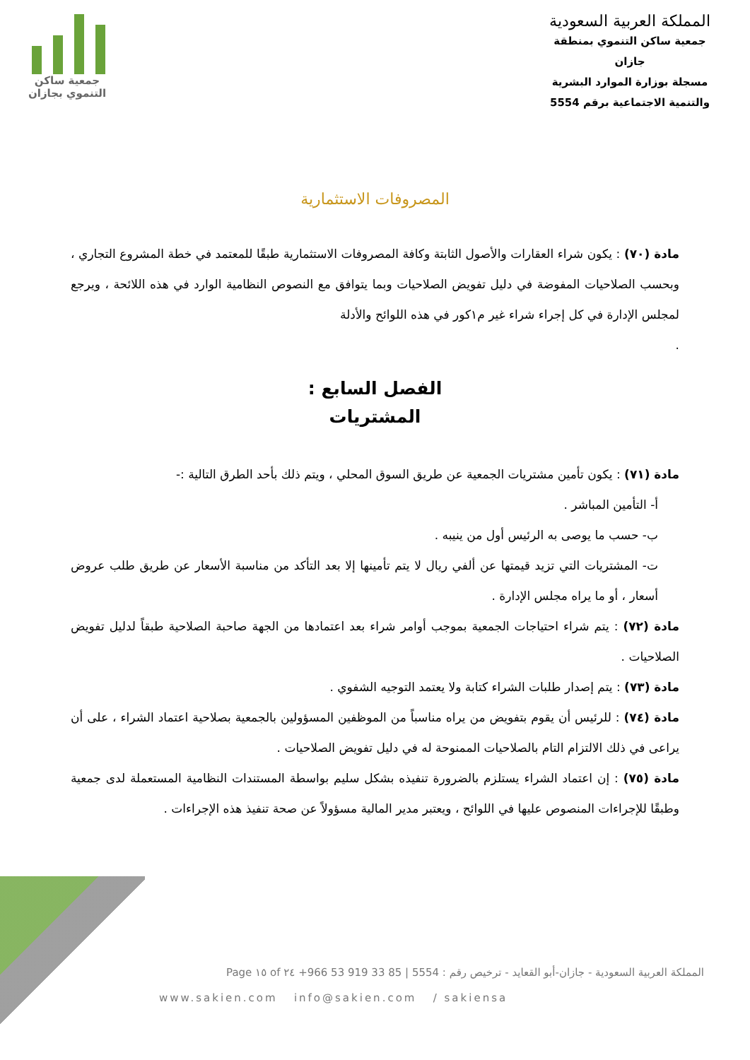المملكة العربية السعودية
جمعية ساكن التنموي بمنطقة جازان
مسجلة بوزارة الموارد البشرية
والتنمية الاجتماعية برقم 5554
جمعية ساكن
التنموي بجازان
المصروفات الاستثمارية
مادة (٧٠) : يكون شراء العقارات والأصول الثابتة وكافة المصروفات الاستثمارية طبقًا للمعتمد في خطة المشروع التجاري ، وبحسب الصلاحيات المفوضة في دليل تفويض الصلاحيات وبما يتوافق مع النصوص النظامية الوارد في هذه اللائحة ، ويرجع لمجلس الإدارة في كل إجراء شراء غير م١كور في هذه اللوائح والأدلة
.
الفصل السابع :
المشتريات
مادة (٧١) : يكون تأمين مشتريات الجمعية عن طريق السوق المحلي ، ويتم ذلك بأحد الطرق التالية :-
أ- التأمين المباشر .
ب- حسب ما يوصى به الرئيس أول من ينيبه .
ت- المشتريات التي تزيد قيمتها عن ألفي ريال لا يتم تأمينها إلا بعد التأكد من مناسبة الأسعار عن طريق طلب عروض أسعار ، أو ما يراه مجلس الإدارة .
مادة (٧٢) : يتم شراء احتياجات الجمعية بموجب أوامر شراء بعد اعتمادها من الجهة صاحبة الصلاحية طبقاً لدليل تفويض الصلاحيات .
مادة (٧٣) : يتم إصدار طلبات الشراء كتابة ولا يعتمد التوجيه الشفوي .
مادة (٧٤) : للرئيس أن يقوم بتفويض من يراه مناسباً من الموظفين المسؤولين بالجمعية بصلاحية اعتماد الشراء ، على أن يراعى في ذلك الالتزام التام بالصلاحيات الممنوحة له في دليل تفويض الصلاحيات .
مادة (٧٥) : إن اعتماد الشراء يستلزم بالضرورة تنفيذه بشكل سليم بواسطة المستندات النظامية المستعملة لدى جمعية وطبقًا للإجراءات المنصوص عليها في اللوائح ، ويعتبر مدير المالية مسؤولاً عن صحة تنفيذ هذه الإجراءات .
المملكة العربية السعودية - جازان-أبو القعايد - ترخيص رقم : 5554 | +966 53 919 33 85 Page ١٥ of ٢٤
www.sakien.com info@sakien.com / sakiensa